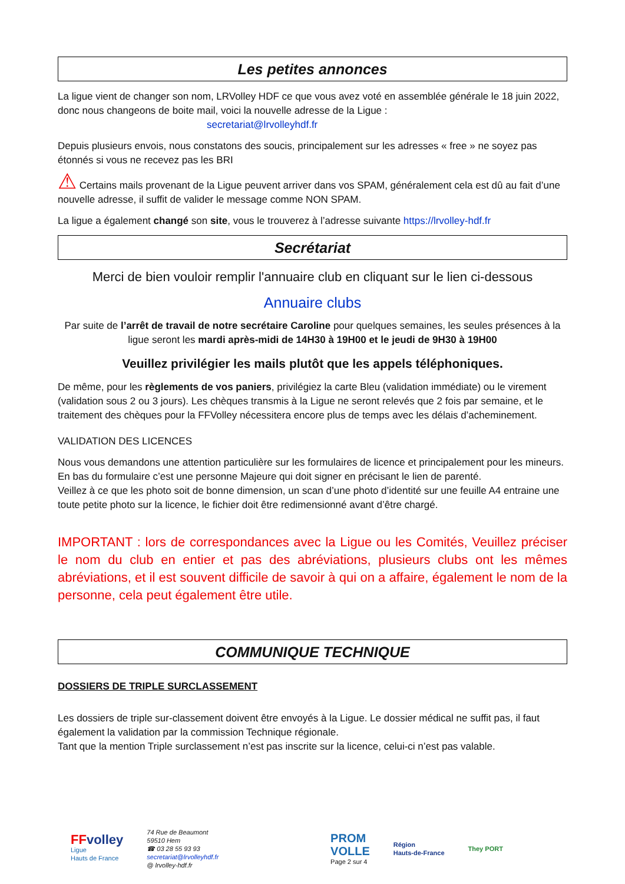Les petites annonces
La ligue vient de changer son nom, LRVolley HDF ce que vous avez voté en assemblée générale le 18 juin 2022, donc nous changeons de boite mail, voici la nouvelle adresse de la Ligue :
secretariat@lrvolleyhdf.fr
Depuis plusieurs envois, nous constatons des soucis, principalement sur les adresses « free » ne soyez pas étonnés si vous ne recevez pas les BRI
⚠ Certains mails provenant de la Ligue peuvent arriver dans vos SPAM, généralement cela est dû au fait d’une nouvelle adresse, il suffit de valider le message comme NON SPAM.
La ligue a également changé son site, vous le trouverez à l’adresse suivante https://lrvolley-hdf.fr
Secrétariat
Merci de bien vouloir remplir l'annuaire club en cliquant sur le lien ci-dessous
Annuaire clubs
Par suite de l’arrêt de travail de notre secrétaire Caroline pour quelques semaines, les seules présences à la ligue seront les mardi après-midi de 14H30 à 19H00 et le jeudi de 9H30 à 19H00
Veuillez privilégier les mails plutôt que les appels téléphoniques.
De même, pour les règlements de vos paniers, privilégiez la carte Bleu (validation immédiate) ou le virement (validation sous 2 ou 3 jours). Les chèques transmis à la Ligue ne seront relevés que 2 fois par semaine, et le traitement des chèques pour la FFVolley nécessitera encore plus de temps avec les délais d’acheminement.
VALIDATION DES LICENCES
Nous vous demandons une attention particulière sur les formulaires de licence et principalement pour les mineurs.
En bas du formulaire c’est une personne Majeure qui doit signer en précisant le lien de parenté.
Veillez à ce que les photo soit de bonne dimension, un scan d’une photo d’identité sur une feuille A4 entraine une toute petite photo sur la licence, le fichier doit être redimensionné avant d’être chargé.
IMPORTANT : lors de correspondances avec la Ligue ou les Comités, Veuillez préciser le nom du club en entier et pas des abréviations, plusieurs clubs ont les mêmes abréviations, et il est souvent difficile de savoir à qui on a affaire, également le nom de la personne, cela peut également être utile.
COMMUNIQUE TECHNIQUE
DOSSIERS DE TRIPLE SURCLASSEMENT
Les dossiers de triple sur-classement doivent être envoyés à la Ligue. Le dossier médical ne suffit pas, il faut également la validation par la commission Technique régionale.
Tant que la mention Triple surclassement n’est pas inscrite sur la licence, celui-ci n’est pas valable.
FFvolley
Ligue
Hauts de France
74 Rue de Beaumont
59510 Hem
☎ 03 28 55 93 93
secretariat@lrvolleyhdf.fr
@ lrvolley-hdf.fr
PROM
VOLLE
Page 2 sur 4
Région
Hauts-de-France
They PORT